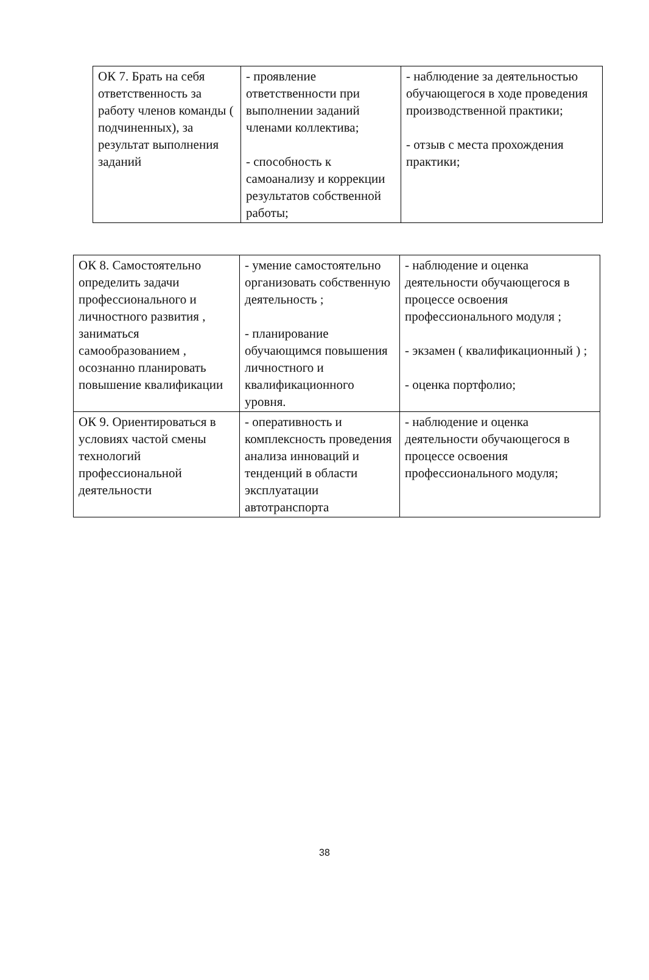| ОК 7. Брать на себя ответственность за работу членов команды ( подчиненных), за результат выполнения заданий | - проявление ответственности при выполнении заданий членами коллектива; - способность к самоанализу и коррекции результатов собственной работы; | - наблюдение за деятельностью обучающегося в ходе проведения производственной практики; - отзыв с места прохождения практики; |
| ОК 8. Самостоятельно определить задачи профессионального и личностного развития , заниматься самообразованием , осознанно планировать повышение квалификации | - умение самостоятельно организовать собственную деятельность ; - планирование обучающимся повышения личностного и квалификационного уровня. | - наблюдение и оценка деятельности обучающегося в процессе освоения профессионального модуля ; - экзамен ( квалификационный ) ; - оценка портфолио; |
| ОК 9. Ориентироваться в условиях частой смены технологий профессиональной деятельности | - оперативность и комплексность проведения анализа инноваций и тенденций в области эксплуатации автотранспорта | - наблюдение и оценка деятельности обучающегося в процессе освоения профессионального модуля; |
38